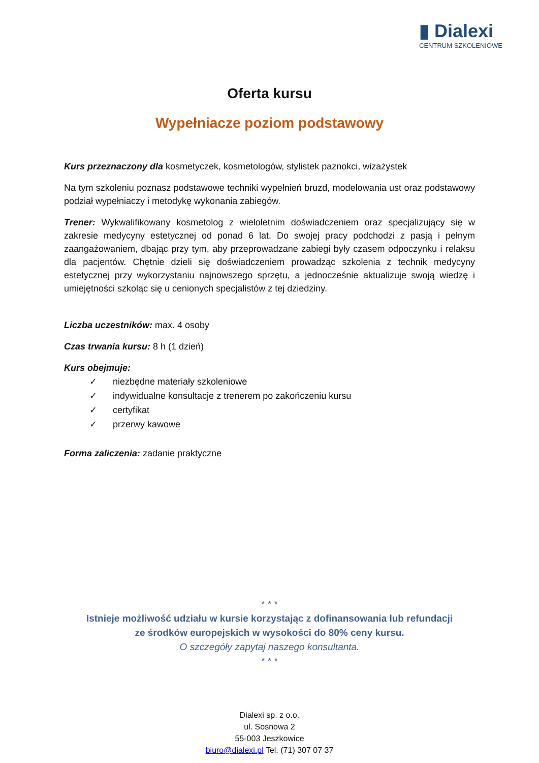▮ Dialexi
CENTRUM SZKOLENIOWE
Oferta kursu
Wypełniacze poziom podstawowy
Kurs przeznaczony dla kosmetyczek, kosmetologów, stylistek paznokci, wizażystek
Na tym szkoleniu poznasz podstawowe techniki wypełnień bruzd, modelowania ust oraz podstawowy podział wypełniaczy i metodykę wykonania zabiegów.
Trener: Wykwalifikowany kosmetolog z wieloletnim doświadczeniem oraz specjalizujący się w zakresie medycyny estetycznej od ponad 6 lat. Do swojej pracy podchodzi z pasją i pełnym zaangażowaniem, dbając przy tym, aby przeprowadzane zabiegi były czasem odpoczynku i relaksu dla pacjentów. Chętnie dzieli się doświadczeniem prowadząc szkolenia z technik medycyny estetycznej przy wykorzystaniu najnowszego sprzętu, a jednocześnie aktualizuje swoją wiedzę i umiejętności szkoląc się u cenionych specjalistów z tej dziedziny.
Liczba uczestników: max. 4 osoby
Czas trwania kursu: 8 h (1 dzień)
Kurs obejmuje:
✓ niezbędne materiały szkoleniowe
✓ indywidualne konsultacje z trenerem po zakończeniu kursu
✓ certyfikat
✓ przerwy kawowe
Forma zaliczenia: zadanie praktyczne
* * *
Istnieje możliwość udziału w kursie korzystając z dofinansowania lub refundacji
ze środków europejskich w wysokości do 80% ceny kursu.
O szczegóły zapytaj naszego konsultanta.
* * *
Dialexi sp. z o.o.
ul. Sosnowa 2
55-003 Jeszkowice
biuro@dialexi.pl Tel. (71) 307 07 37